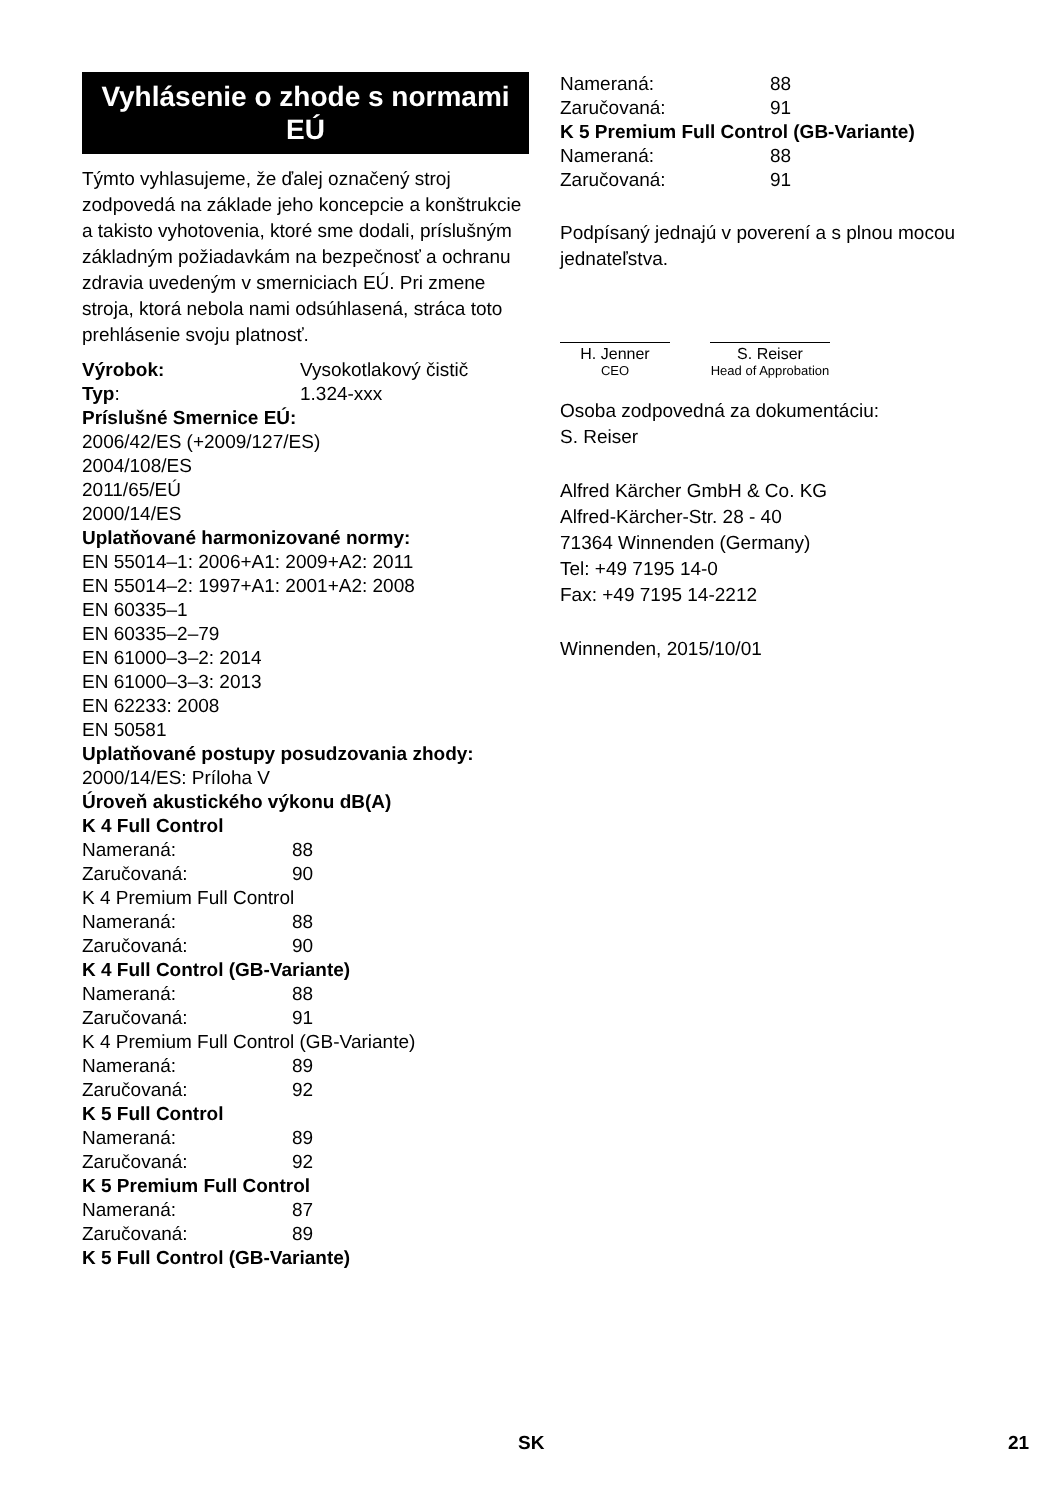Vyhlásenie o zhode s normami EÚ
Týmto vyhlasujeme, že ďalej označený stroj zodpovedá na základe jeho koncepcie a konštrukcie a takisto vyhotovenia, ktoré sme dodali, príslušným základným požiadavkám na bezpečnosť a ochranu zdravia uvedeným v smerniciach EÚ. Pri zmene stroja, ktorá nebola nami odsúhlasená, stráca toto prehlásenie svoju platnosť.
Výrobok: Vysokotlakový čistič
Typ: 1.324-xxx
Príslušné Smernice EÚ:
2006/42/ES (+2009/127/ES)
2004/108/ES
2011/65/EÚ
2000/14/ES
Uplatňované harmonizované normy:
EN 55014–1: 2006+A1: 2009+A2: 2011
EN 55014–2: 1997+A1: 2001+A2: 2008
EN 60335–1
EN 60335–2–79
EN 61000–3–2: 2014
EN 61000–3–3: 2013
EN 62233: 2008
EN 50581
Uplatňované postupy posudzovania zhody:
2000/14/ES: Príloha V
Úroveň akustického výkonu dB(A)
K 4 Full Control
Nameraná: 88
Zaručovaná: 90
K 4 Premium Full Control
Nameraná: 88
Zaručovaná: 90
K 4 Full Control (GB-Variante)
Nameraná: 88
Zaručovaná: 91
K 4 Premium Full Control (GB-Variante)
Nameraná: 89
Zaručovaná: 92
K 5 Full Control
Nameraná: 89
Zaručovaná: 92
K 5 Premium Full Control
Nameraná: 87
Zaručovaná: 89
K 5 Full Control (GB-Variante)
Nameraná: 88
Zaručovaná: 91
K 5 Premium Full Control (GB-Variante)
Nameraná: 88
Zaručovaná: 91
Podpísaný jednajú v poverení a s plnou mocou jednateľstva.
H. Jenner
CEO
S. Reiser
Head of Approbation
Osoba zodpovedná za dokumentáciu:
S. Reiser
Alfred Kärcher GmbH & Co. KG
Alfred-Kärcher-Str. 28 - 40
71364 Winnenden (Germany)
Tel: +49 7195 14-0
Fax: +49 7195 14-2212
Winnenden, 2015/10/01
SK 21